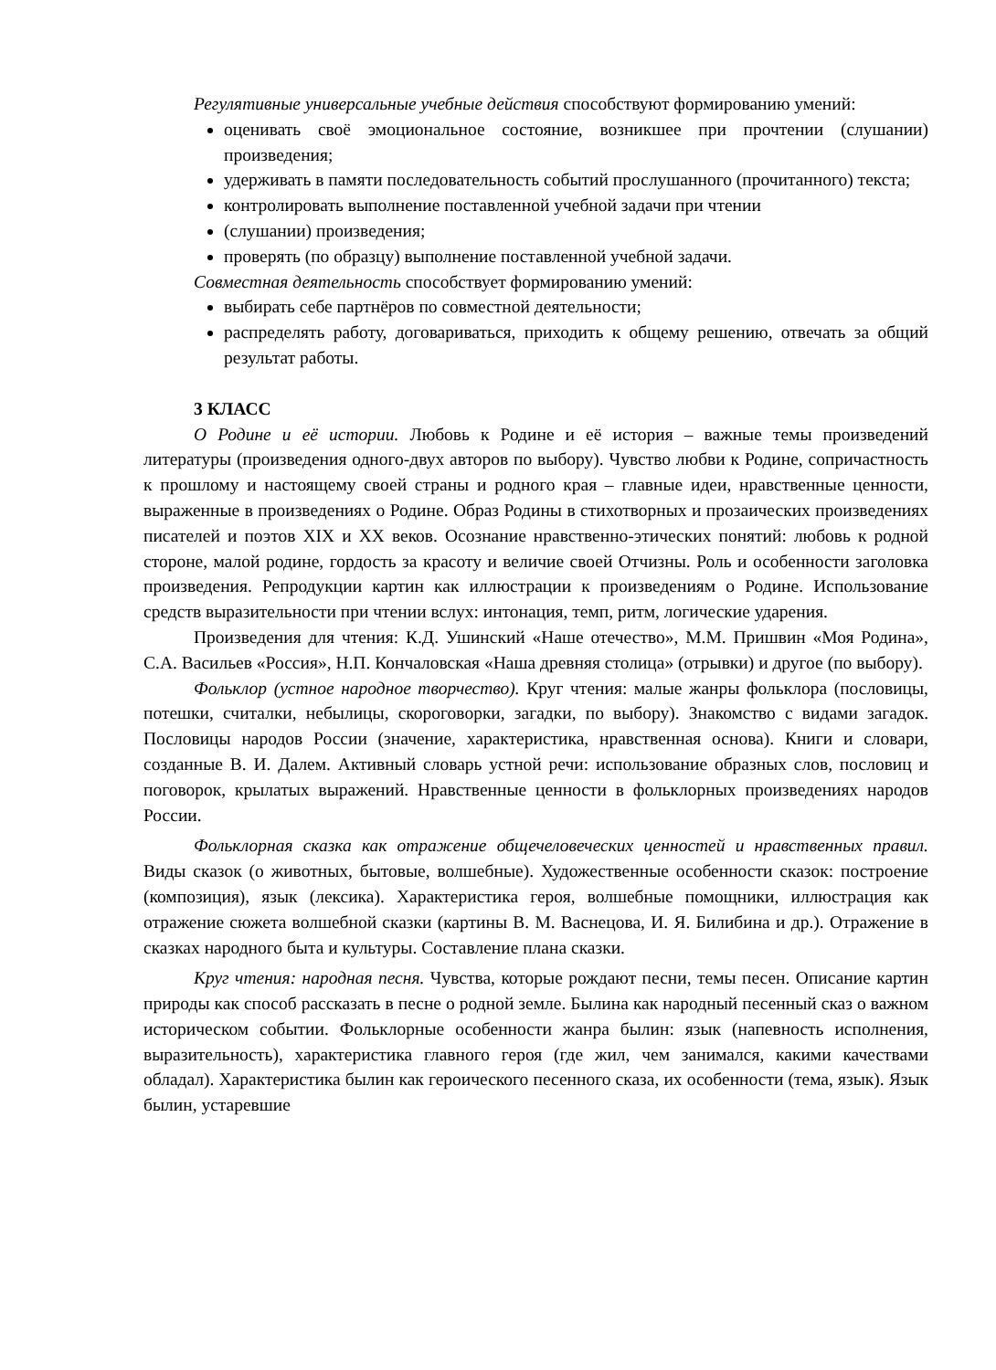Регулятивные универсальные учебные действия способствуют формированию умений:
оценивать своё эмоциональное состояние, возникшее при прочтении (слушании) произведения;
удерживать в памяти последовательность событий прослушанного (прочитанного) текста;
контролировать выполнение поставленной учебной задачи при чтении
(слушании) произведения;
проверять (по образцу) выполнение поставленной учебной задачи.
Совместная деятельность способствует формированию умений:
выбирать себе партнёров по совместной деятельности;
распределять работу, договариваться, приходить к общему решению, отвечать за общий результат работы.
3 КЛАСС
О Родине и её истории. Любовь к Родине и её история – важные темы произведений литературы (произведения одного-двух авторов по выбору). Чувство любви к Родине, сопричастность к прошлому и настоящему своей страны и родного края – главные идеи, нравственные ценности, выраженные в произведениях о Родине. Образ Родины в стихотворных и прозаических произведениях писателей и поэтов XIX и XX веков. Осознание нравственно-этических понятий: любовь к родной стороне, малой родине, гордость за красоту и величие своей Отчизны. Роль и особенности заголовка произведения. Репродукции картин как иллюстрации к произведениям о Родине. Использование средств выразительности при чтении вслух: интонация, темп, ритм, логические ударения.
Произведения для чтения: К.Д. Ушинский «Наше отечество», М.М. Пришвин «Моя Родина», С.А. Васильев «Россия», Н.П. Кончаловская «Наша древняя столица» (отрывки) и другое (по выбору).
Фольклор (устное народное творчество). Круг чтения: малые жанры фольклора (пословицы, потешки, считалки, небылицы, скороговорки, загадки, по выбору). Знакомство с видами загадок. Пословицы народов России (значение, характеристика, нравственная основа). Книги и словари, созданные В. И. Далем. Активный словарь устной речи: использование образных слов, пословиц и поговорок, крылатых выражений. Нравственные ценности в фольклорных произведениях народов России.
Фольклорная сказка как отражение общечеловеческих ценностей и нравственных правил. Виды сказок (о животных, бытовые, волшебные). Художественные особенности сказок: построение (композиция), язык (лексика). Характеристика героя, волшебные помощники, иллюстрация как отражение сюжета волшебной сказки (картины В. М. Васнецова, И. Я. Билибина и др.). Отражение в сказках народного быта и культуры. Составление плана сказки.
Круг чтения: народная песня. Чувства, которые рождают песни, темы песен. Описание картин природы как способ рассказать в песне о родной земле. Былина как народный песенный сказ о важном историческом событии. Фольклорные особенности жанра былин: язык (напевность исполнения, выразительность), характеристика главного героя (где жил, чем занимался, какими качествами обладал). Характеристика былин как героического песенного сказа, их особенности (тема, язык). Язык былин, устаревшие